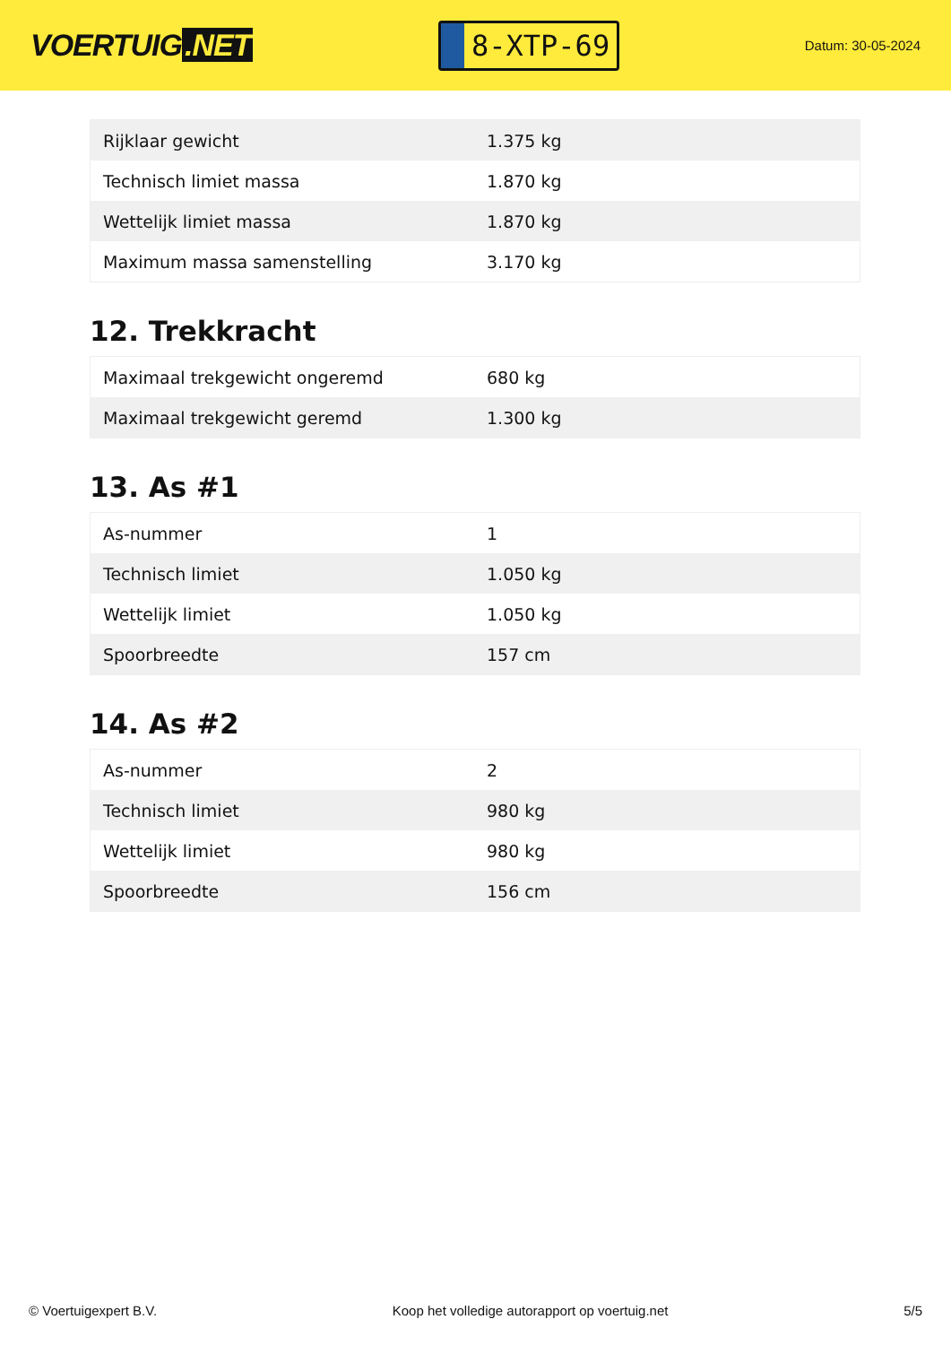VOERTUIG.NET
8-XTP-69
Datum: 30-05-2024
| Rijklaar gewicht | 1.375 kg |
| Technisch limiet massa | 1.870 kg |
| Wettelijk limiet massa | 1.870 kg |
| Maximum massa samenstelling | 3.170 kg |
12. Trekkracht
| Maximaal trekgewicht ongeremd | 680 kg |
| Maximaal trekgewicht geremd | 1.300 kg |
13. As #1
| As-nummer | 1 |
| Technisch limiet | 1.050 kg |
| Wettelijk limiet | 1.050 kg |
| Spoorbreedte | 157 cm |
14. As #2
| As-nummer | 2 |
| Technisch limiet | 980 kg |
| Wettelijk limiet | 980 kg |
| Spoorbreedte | 156 cm |
© Voertuigexpert B.V. Koop het volledige autorapport op voertuig.net 5/5